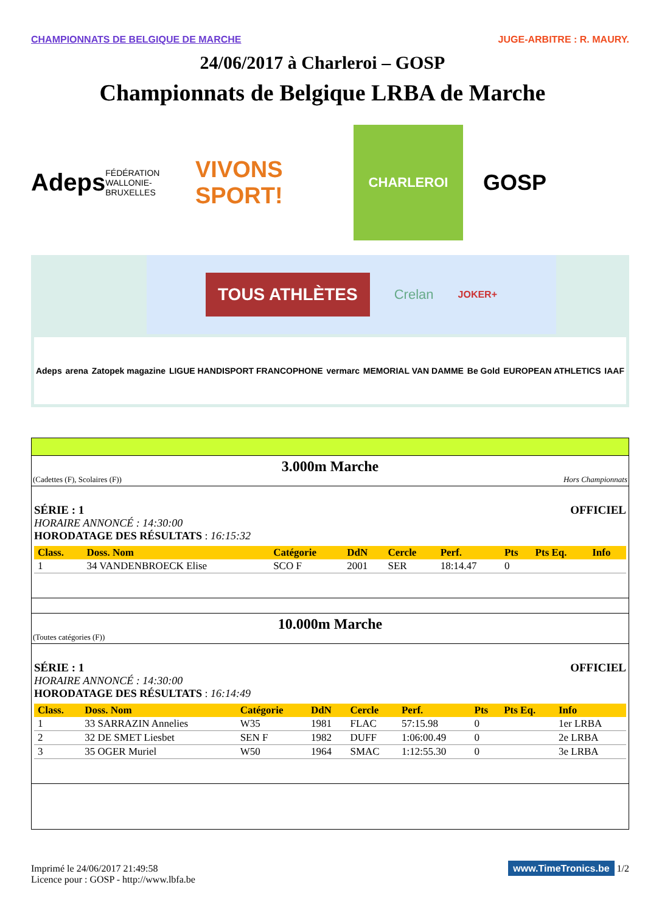CHAMPIONNATS DE BELGIQUE DE MARCHE JUGE-ARBITRE : R. MAURY.
24/06/2017 à Charleroi – GOSP
Championnats de Belgique LRBA de Marche
Adeps
FÉDÉRATION WALLONIE-BRUXELLES
VIVONS SPORT!
CHARLEROI
GOSP
TOUS ATHLÈTES Crelan JOKER+
Adeps arena Zatopek magazine LIGUE HANDISPORT FRANCOPHONE vermarc MEMORIAL VAN DAMME Be Gold EUROPEAN ATHLETICS IAAF
3.000m Marche
(Cadettes (F), Scolaires (F)) Hors Championnats
SÉRIE : 1 OFFICIEL
HORAIRE ANNONCÉ : 14:30:00
HORODATAGE DES RÉSULTATS : 16:15:32
| Class. | Doss. Nom | Catégorie | DdN | Cercle | Perf. | Pts | Pts Eq. | Info |
| --- | --- | --- | --- | --- | --- | --- | --- | --- |
| 1 | 34 VANDENBROECK Elise | SCO F | 2001 | SER | 18:14.47 | 0 | | |
10.000m Marche
(Toutes catégories (F))
SÉRIE : 1 OFFICIEL
HORAIRE ANNONCÉ : 14:30:00
HORODATAGE DES RÉSULTATS : 16:14:49
| Class. | Doss. Nom | Catégorie | DdN | Cercle | Perf. | Pts | Pts Eq. | Info |
| --- | --- | --- | --- | --- | --- | --- | --- | --- |
| 1 | 33 SARRAZIN Annelies | W35 | 1981 | FLAC | 57:15.98 | 0 | | 1er LRBA |
| 2 | 32 DE SMET Liesbet | SEN F | 1982 | DUFF | 1:06:00.49 | 0 | | 2e LRBA |
| 3 | 35 OGER Muriel | W50 | 1964 | SMAC | 1:12:55.30 | 0 | | 3e LRBA |
Imprimé le 24/06/2017 21:49:58
Licence pour : GOSP - http://www.lbfa.be
www.TimeTronics.be 1/2